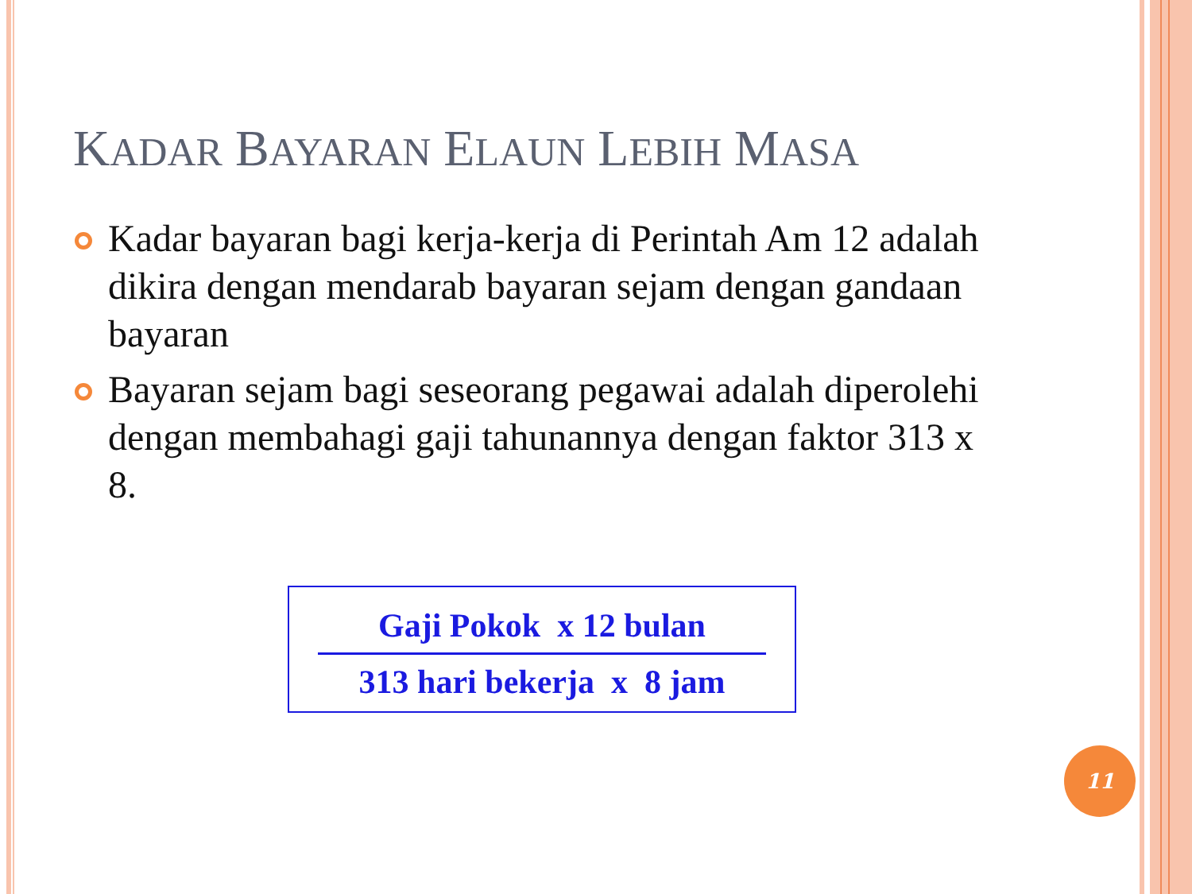KADAR BAYARAN ELAUN LEBIH MASA
Kadar bayaran bagi kerja-kerja di Perintah Am 12 adalah dikira dengan mendarab bayaran sejam dengan gandaan bayaran
Bayaran sejam bagi seseorang pegawai adalah diperolehi dengan membahagi gaji tahunannya dengan faktor 313 x 8.
Gaji Pokok x 12 bulan
313 hari bekerja x 8 jam
11